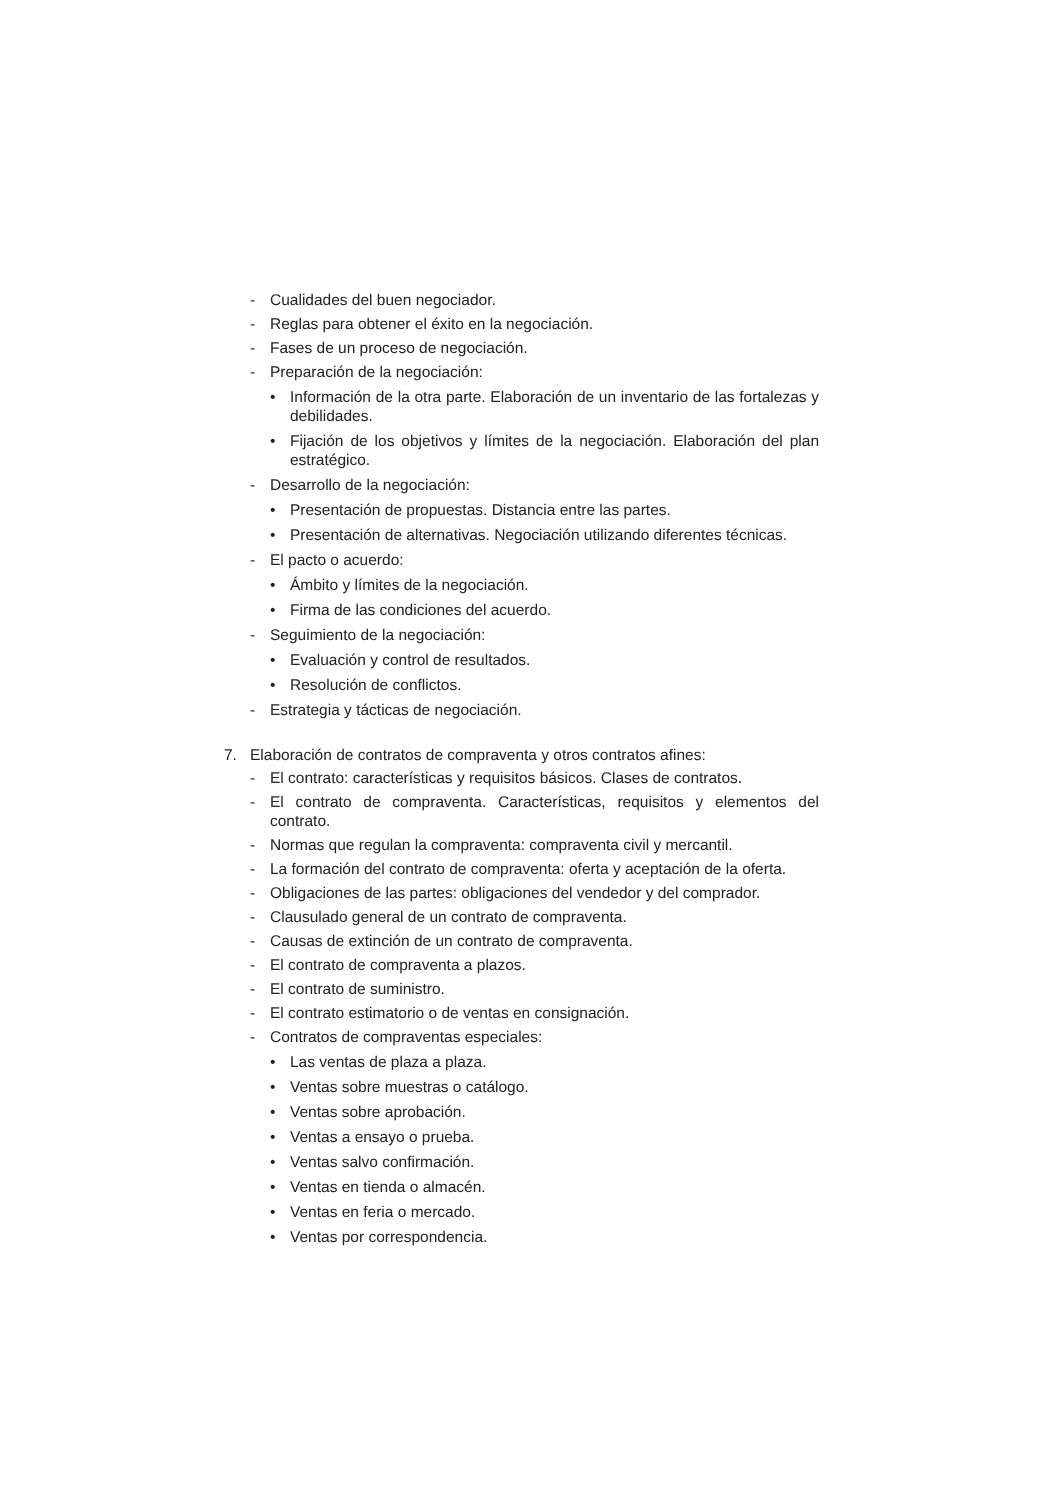- Cualidades del buen negociador.
- Reglas para obtener el éxito en la negociación.
- Fases de un proceso de negociación.
- Preparación de la negociación:
• Información de la otra parte. Elaboración de un inventario de las fortalezas y debilidades.
• Fijación de los objetivos y límites de la negociación. Elaboración del plan estratégico.
- Desarrollo de la negociación:
• Presentación de propuestas. Distancia entre las partes.
• Presentación de alternativas. Negociación utilizando diferentes técnicas.
- El pacto o acuerdo:
• Ámbito y límites de la negociación.
• Firma de las condiciones del acuerdo.
- Seguimiento de la negociación:
• Evaluación y control de resultados.
• Resolución de conflictos.
- Estrategia y tácticas de negociación.
7. Elaboración de contratos de compraventa y otros contratos afines:
- El contrato: características y requisitos básicos. Clases de contratos.
- El contrato de compraventa. Características, requisitos y elementos del contrato.
- Normas que regulan la compraventa: compraventa civil y mercantil.
- La formación del contrato de compraventa: oferta y aceptación de la oferta.
- Obligaciones de las partes: obligaciones del vendedor y del comprador.
- Clausulado general de un contrato de compraventa.
- Causas de extinción de un contrato de compraventa.
- El contrato de compraventa a plazos.
- El contrato de suministro.
- El contrato estimatorio o de ventas en consignación.
- Contratos de compraventas especiales:
• Las ventas de plaza a plaza.
• Ventas sobre muestras o catálogo.
• Ventas sobre aprobación.
• Ventas a ensayo o prueba.
• Ventas salvo confirmación.
• Ventas en tienda o almacén.
• Ventas en feria o mercado.
• Ventas por correspondencia.